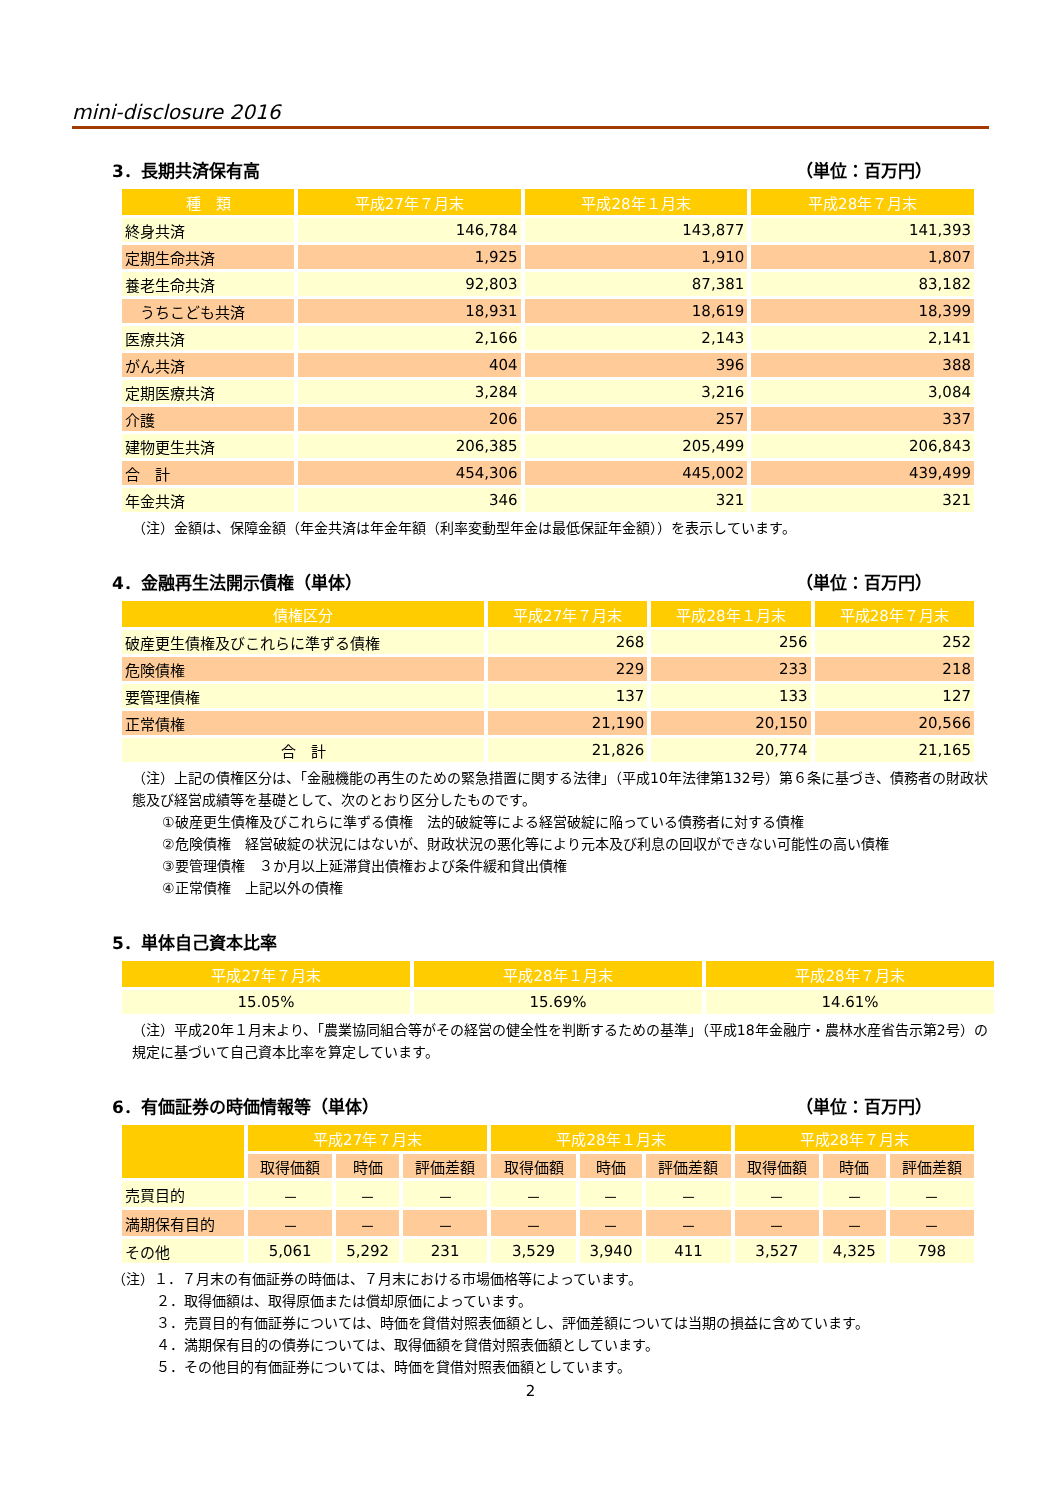mini-disclosure 2016
3．長期共済保有高 （単位：百万円）
| 種 類 | 平成27年７月末 | 平成28年１月末 | 平成28年７月末 |
| --- | --- | --- | --- |
| 終身共済 | 146,784 | 143,877 | 141,393 |
| 定期生命共済 | 1,925 | 1,910 | 1,807 |
| 養老生命共済 | 92,803 | 87,381 | 83,182 |
| うちこども共済 | 18,931 | 18,619 | 18,399 |
| 医療共済 | 2,166 | 2,143 | 2,141 |
| がん共済 | 404 | 396 | 388 |
| 定期医療共済 | 3,284 | 3,216 | 3,084 |
| 介護 | 206 | 257 | 337 |
| 建物更生共済 | 206,385 | 205,499 | 206,843 |
| 合 計 | 454,306 | 445,002 | 439,499 |
| 年金共済 | 346 | 321 | 321 |
（注）金額は、保障金額（年金共済は年金年額（利率変動型年金は最低保証年金額））を表示しています。
4．金融再生法開示債権（単体） （単位：百万円）
| 債権区分 | 平成27年７月末 | 平成28年１月末 | 平成28年７月末 |
| --- | --- | --- | --- |
| 破産更生債権及びこれらに準ずる債権 | 268 | 256 | 252 |
| 危険債権 | 229 | 233 | 218 |
| 要管理債権 | 137 | 133 | 127 |
| 正常債権 | 21,190 | 20,150 | 20,566 |
| 合 計 | 21,826 | 20,774 | 21,165 |
（注）上記の債権区分は、「金融機能の再生のための緊急措置に関する法律」（平成10年法律第132号）第６条に基づき、債務者の財政状態及び経営成績等を基礎として、次のとおり区分したものです。
①破産更生債権及びこれらに準ずる債権　法的破綻等による経営破綻に陥っている債務者に対する債権
②危険債権　経営破綻の状況にはないが、財政状況の悪化等により元本及び利息の回収ができない可能性の高い債権
③要管理債権　３か月以上延滞貸出債権および条件緩和貸出債権
④正常債権　上記以外の債権
5．単体自己資本比率
| 平成27年７月末 | 平成28年１月末 | 平成28年７月末 |
| --- | --- | --- |
| 15.05% | 15.69% | 14.61% |
（注）平成20年１月末より、「農業協同組合等がその経営の健全性を判断するための基準」（平成18年金融庁・農林水産省告示第2号）の規定に基づいて自己資本比率を算定しています。
6．有価証券の時価情報等（単体） （単位：百万円）
| | 平成27年７月末 | | | 平成28年１月末 | | | 平成28年７月末 | | |
| --- | --- | --- | --- | --- | --- | --- | --- | --- | --- |
| | 取得価額 | 時価 | 評価差額 | 取得価額 | 時価 | 評価差額 | 取得価額 | 時価 | 評価差額 |
| 売買目的 | － | － | － | － | － | － | － | － | － |
| 満期保有目的 | － | － | － | － | － | － | － | － | － |
| その他 | 5,061 | 5,292 | 231 | 3,529 | 3,940 | 411 | 3,527 | 4,325 | 798 |
（注）１．７月末の有価証券の時価は、７月末における市場価格等によっています。
２．取得価額は、取得原価または償却原価によっています。
３．売買目的有価証券については、時価を貸借対照表価額とし、評価差額については当期の損益に含めています。
４．満期保有目的の債券については、取得価額を貸借対照表価額としています。
５．その他目的有価証券については、時価を貸借対照表価額としています。
2